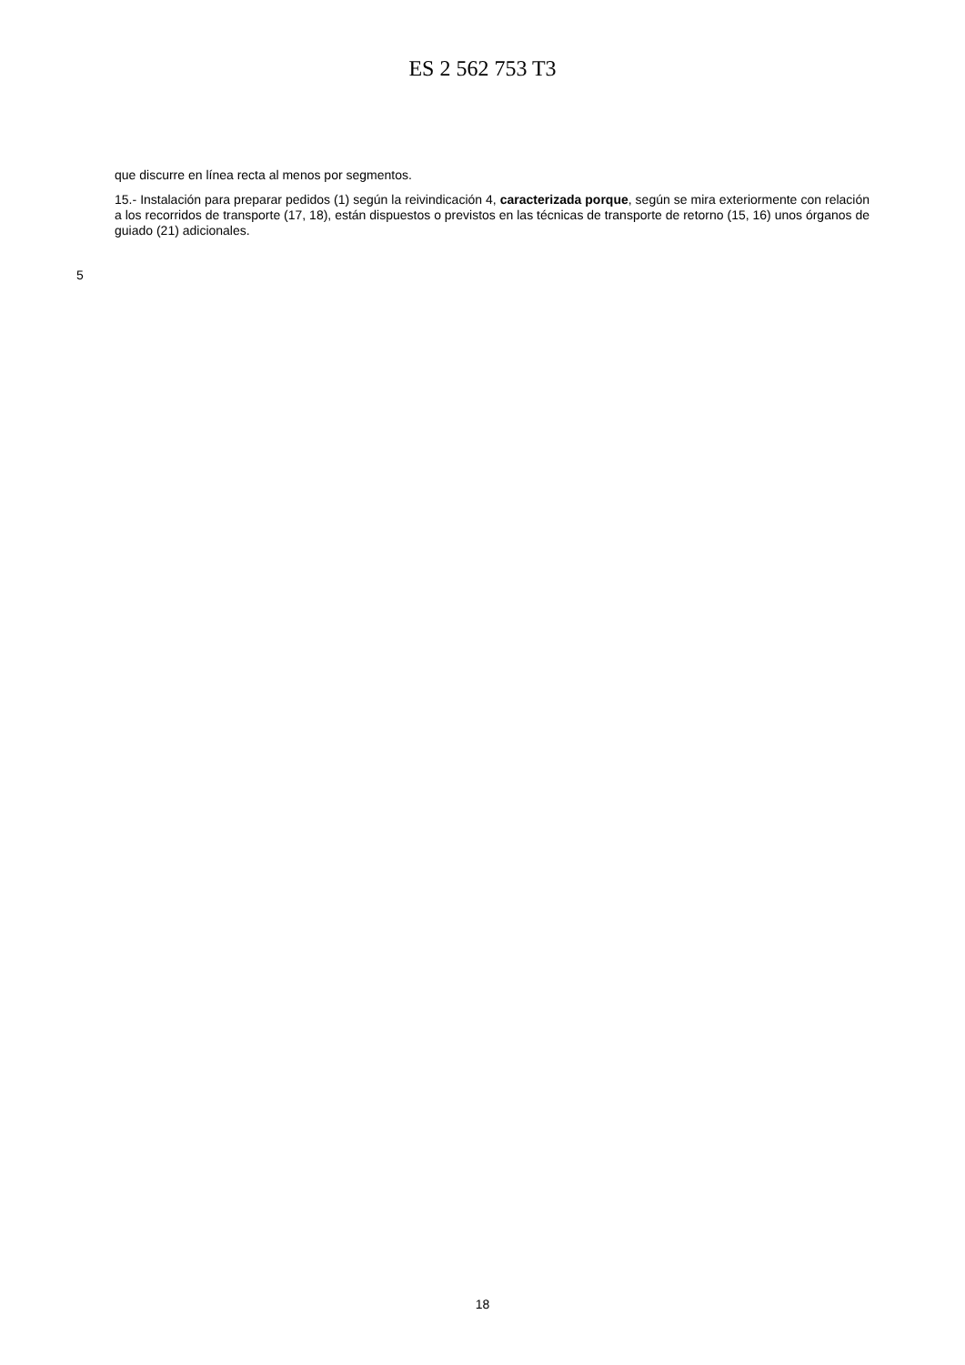ES 2 562 753 T3
que discurre en línea recta al menos por segmentos.
15.- Instalación para preparar pedidos (1) según la reivindicación 4, caracterizada porque, según se mira exteriormente con relación a los recorridos de transporte (17, 18), están dispuestos o previstos en las técnicas de transporte de retorno (15, 16) unos órganos de guiado (21) adicionales.
5
18